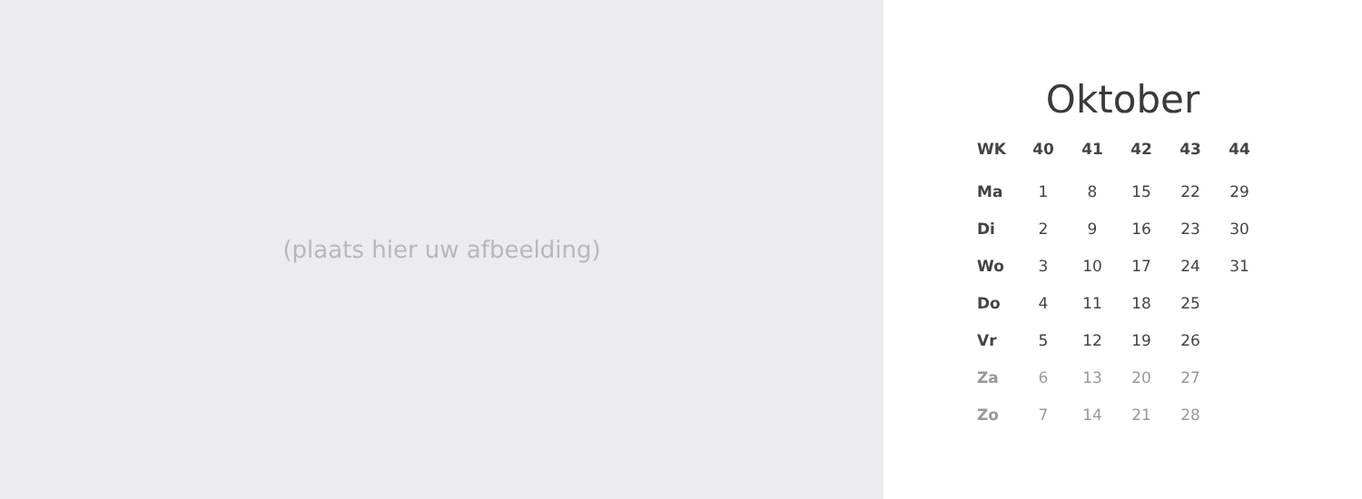(plaats hier uw afbeelding)
Oktober
| WK | 40 | 41 | 42 | 43 | 44 |
| --- | --- | --- | --- | --- | --- |
| Ma | 1 | 8 | 15 | 22 | 29 |
| Di | 2 | 9 | 16 | 23 | 30 |
| Wo | 3 | 10 | 17 | 24 | 31 |
| Do | 4 | 11 | 18 | 25 | |
| Vr | 5 | 12 | 19 | 26 | |
| Za | 6 | 13 | 20 | 27 | |
| Zo | 7 | 14 | 21 | 28 | |